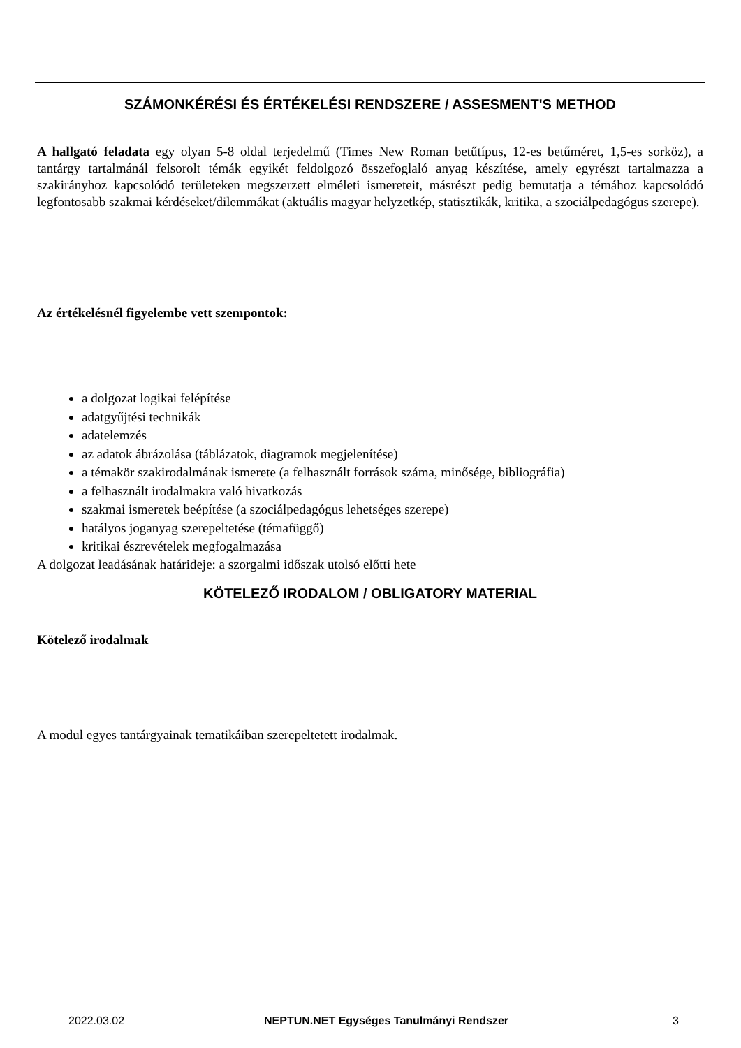SZÁMONKÉRÉSI ÉS ÉRTÉKELÉSI RENDSZERE / ASSESMENT'S METHOD
A hallgató feladata egy olyan 5-8 oldal terjedelmű (Times New Roman betűtípus, 12-es betűméret, 1,5-es sorköz), a tantárgy tartalmánál felsorolt témák egyikét feldolgozó összefoglaló anyag készítése, amely egyrészt tartalmazza a szakirányhoz kapcsolódó területeken megszerzett elméleti ismereteit, másrészt pedig bemutatja a témához kapcsolódó legfontosabb szakmai kérdéseket/dilemmákat (aktuális magyar helyzetkép, statisztikák, kritika, a szociálpedagógus szerepe).
Az értékelésnél figyelembe vett szempontok:
a dolgozat logikai felépítése
adatgyűjtési technikák
adatelemzés
az adatok ábrázolása (táblázatok, diagramok megjelenítése)
a témakör szakirodalmának ismerete (a felhasznált források száma, minősége, bibliográfia)
a felhasznált irodalmakra való hivatkozás
szakmai ismeretek beépítése (a szociálpedagógus lehetséges szerepe)
hatályos joganyag szerepeltetése (témafüggő)
kritikai észrevételek megfogalmazása
A dolgozat leadásának határideje: a szorgalmi időszak utolsó előtti hete
KÖTELEZŐ IRODALOM / OBLIGATORY MATERIAL
Kötelező irodalmak
A modul egyes tantárgyainak tematikáiban szerepeltetett irodalmak.
2022.03.02 NEPTUN.NET Egységes Tanulmányi Rendszer 3